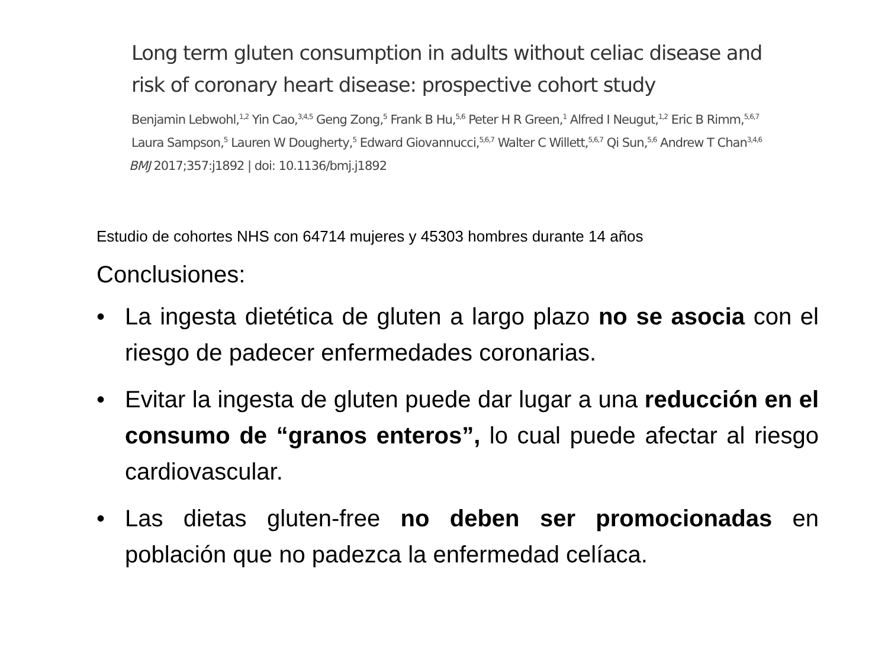Long term gluten consumption in adults without celiac disease and risk of coronary heart disease: prospective cohort study
Benjamin Lebwohl,<sup>1,2</sup> Yin Cao,<sup>3,4,5</sup> Geng Zong,<sup>5</sup> Frank B Hu,<sup>5,6</sup> Peter H R Green,<sup>1</sup> Alfred I Neugut,<sup>1,2</sup> Eric B Rimm,<sup>5,6,7</sup> Laura Sampson,<sup>5</sup> Lauren W Dougherty,<sup>5</sup> Edward Giovannucci,<sup>5,6,7</sup> Walter C Willett,<sup>5,6,7</sup> Qi Sun,<sup>5,6</sup> Andrew T Chan<sup>3,4,6</sup>
BMJ 2017;357:j1892 | doi: 10.1136/bmj.j1892
Estudio de cohortes NHS con 64714 mujeres y 45303 hombres durante 14 años
Conclusiones:
• La ingesta dietética de gluten a largo plazo no se asocia con el riesgo de padecer enfermedades coronarias.
• Evitar la ingesta de gluten puede dar lugar a una reducción en el consumo de “granos enteros”, lo cual puede afectar al riesgo cardiovascular.
• Las dietas gluten-free no deben ser promocionadas en población que no padezca la enfermedad celíaca.